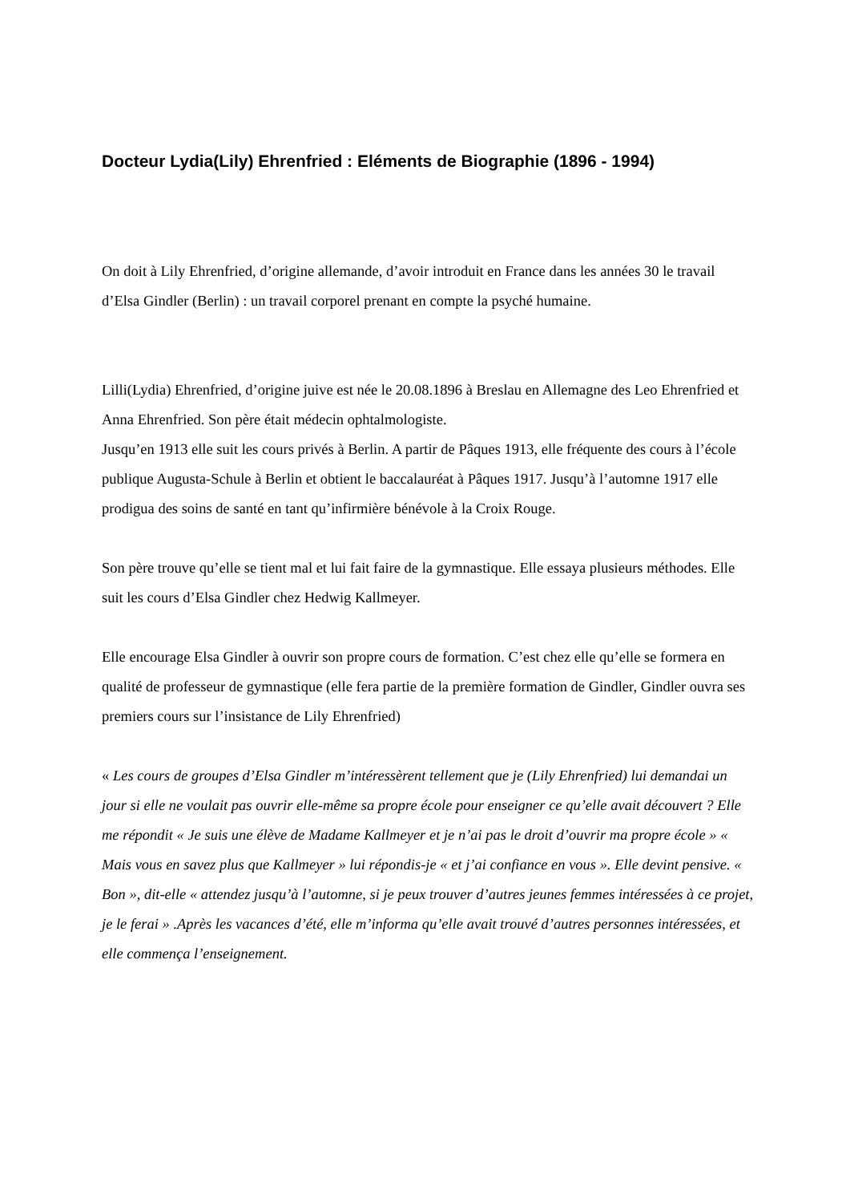Docteur Lydia(Lily) Ehrenfried : Eléments de Biographie (1896 - 1994)
On doit à Lily Ehrenfried, d’origine allemande, d’avoir introduit en France dans les années 30 le travail d’Elsa Gindler (Berlin) : un travail corporel prenant en compte la psyché humaine.
Lilli(Lydia) Ehrenfried, d’origine juive est née le 20.08.1896 à Breslau en Allemagne des Leo Ehrenfried et Anna Ehrenfried. Son père était médecin ophtalmologiste.
Jusqu’en 1913 elle suit les cours privés à Berlin. A partir de Pâques 1913, elle fréquente des cours à l’école publique Augusta-Schule à Berlin et obtient le baccalauréat à Pâques 1917. Jusqu’à l’automne 1917 elle prodigua des soins de santé en tant qu’infirmière bénévole à la Croix Rouge.
Son père trouve qu’elle se tient mal et lui fait faire de la gymnastique. Elle essaya plusieurs méthodes. Elle suit les cours d’Elsa Gindler chez Hedwig Kallmeyer.
Elle encourage Elsa Gindler à ouvrir son propre cours de formation. C’est chez elle qu’elle se formera en qualité de professeur de gymnastique (elle fera partie de la première formation de Gindler, Gindler ouvra ses premiers cours sur l’insistance de Lily Ehrenfried)
« Les cours de groupes d’Elsa Gindler m’intéressèrent tellement que je (Lily Ehrenfried) lui demandai un jour si elle ne voulait pas ouvrir elle-même sa propre école pour enseigner ce qu’elle avait découvert ? Elle me répondit « Je suis une élève de Madame Kallmeyer et je n’ai pas le droit d’ouvrir ma propre école » « Mais vous en savez plus que Kallmeyer » lui répondis-je « et j’ai confiance en vous ». Elle devint pensive. « Bon », dit-elle « attendez jusqu’à l’automne, si je peux trouver d’autres jeunes femmes intéressées à ce projet, je le ferai » .Après les vacances d’été, elle m’informa qu’elle avait trouvé d’autres personnes intéressées, et elle commença l’enseignement.